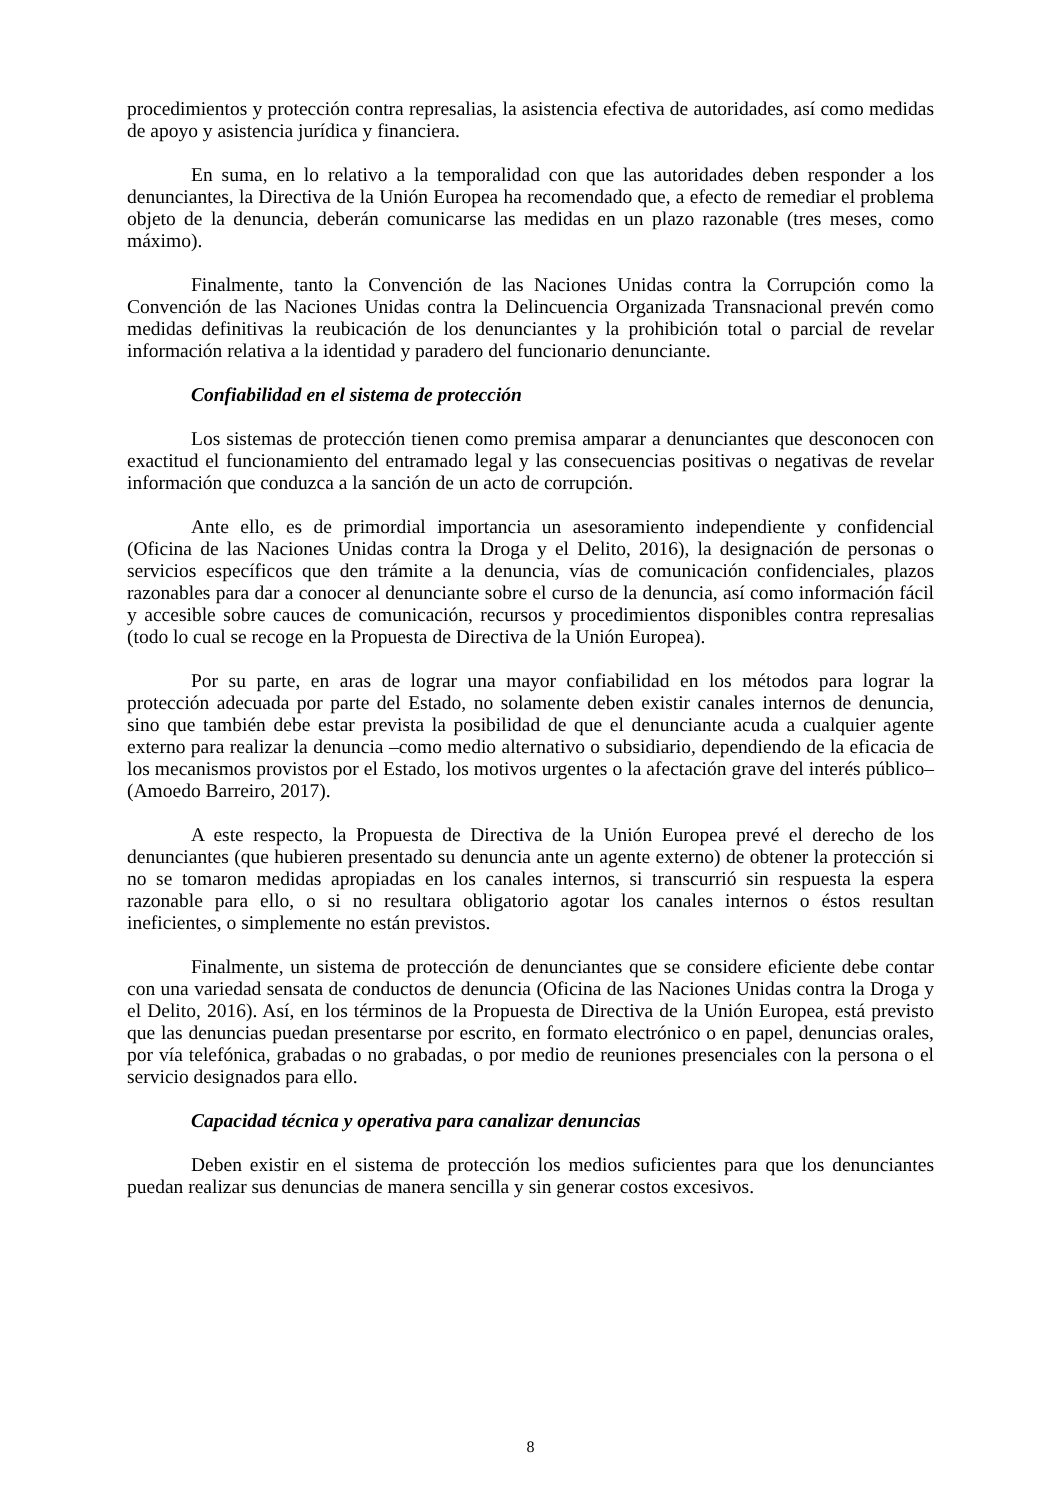procedimientos y protección contra represalias, la asistencia efectiva de autoridades, así como medidas de apoyo y asistencia jurídica y financiera.
En suma, en lo relativo a la temporalidad con que las autoridades deben responder a los denunciantes, la Directiva de la Unión Europea ha recomendado que, a efecto de remediar el problema objeto de la denuncia, deberán comunicarse las medidas en un plazo razonable (tres meses, como máximo).
Finalmente, tanto la Convención de las Naciones Unidas contra la Corrupción como la Convención de las Naciones Unidas contra la Delincuencia Organizada Transnacional prevén como medidas definitivas la reubicación de los denunciantes y la prohibición total o parcial de revelar información relativa a la identidad y paradero del funcionario denunciante.
Confiabilidad en el sistema de protección
Los sistemas de protección tienen como premisa amparar a denunciantes que desconocen con exactitud el funcionamiento del entramado legal y las consecuencias positivas o negativas de revelar información que conduzca a la sanción de un acto de corrupción.
Ante ello, es de primordial importancia un asesoramiento independiente y confidencial (Oficina de las Naciones Unidas contra la Droga y el Delito, 2016), la designación de personas o servicios específicos que den trámite a la denuncia, vías de comunicación confidenciales, plazos razonables para dar a conocer al denunciante sobre el curso de la denuncia, así como información fácil y accesible sobre cauces de comunicación, recursos y procedimientos disponibles contra represalias (todo lo cual se recoge en la Propuesta de Directiva de la Unión Europea).
Por su parte, en aras de lograr una mayor confiabilidad en los métodos para lograr la protección adecuada por parte del Estado, no solamente deben existir canales internos de denuncia, sino que también debe estar prevista la posibilidad de que el denunciante acuda a cualquier agente externo para realizar la denuncia –como medio alternativo o subsidiario, dependiendo de la eficacia de los mecanismos provistos por el Estado, los motivos urgentes o la afectación grave del interés público– (Amoedo Barreiro, 2017).
A este respecto, la Propuesta de Directiva de la Unión Europea prevé el derecho de los denunciantes (que hubieren presentado su denuncia ante un agente externo) de obtener la protección si no se tomaron medidas apropiadas en los canales internos, si transcurrió sin respuesta la espera razonable para ello, o si no resultara obligatorio agotar los canales internos o éstos resultan ineficientes, o simplemente no están previstos.
Finalmente, un sistema de protección de denunciantes que se considere eficiente debe contar con una variedad sensata de conductos de denuncia (Oficina de las Naciones Unidas contra la Droga y el Delito, 2016). Así, en los términos de la Propuesta de Directiva de la Unión Europea, está previsto que las denuncias puedan presentarse por escrito, en formato electrónico o en papel, denuncias orales, por vía telefónica, grabadas o no grabadas, o por medio de reuniones presenciales con la persona o el servicio designados para ello.
Capacidad técnica y operativa para canalizar denuncias
Deben existir en el sistema de protección los medios suficientes para que los denunciantes puedan realizar sus denuncias de manera sencilla y sin generar costos excesivos.
8